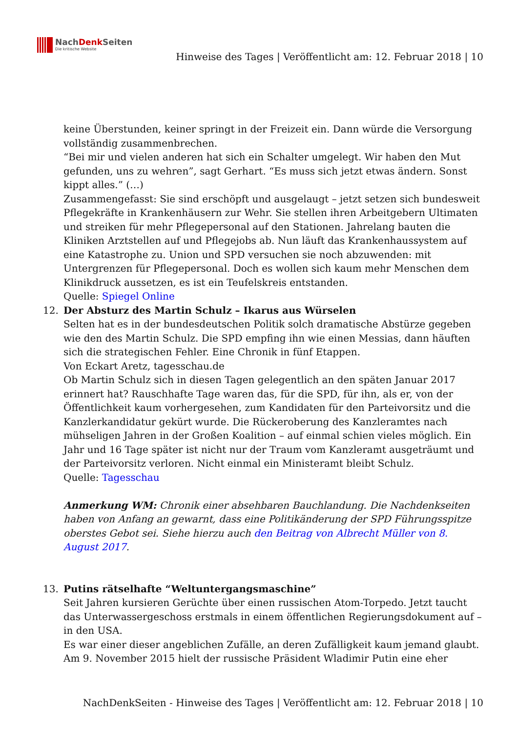NachDenk Seiten
Die kritische Website
Hinweise des Tages | Veröffentlicht am: 12. Februar 2018 | 10
keine Überstunden, keiner springt in der Freizeit ein. Dann würde die Versorgung vollständig zusammenbrechen.
“Bei mir und vielen anderen hat sich ein Schalter umgelegt. Wir haben den Mut gefunden, uns zu wehren”, sagt Gerhart. “Es muss sich jetzt etwas ändern. Sonst kippt alles.” (…)
Zusammengefasst: Sie sind erschöpft und ausgelaugt – jetzt setzen sich bundesweit Pflegekräfte in Krankenhäusern zur Wehr. Sie stellen ihren Arbeitgebern Ultimaten und streiken für mehr Pflegepersonal auf den Stationen. Jahrelang bauten die Kliniken Arztstellen auf und Pflegejobs ab. Nun läuft das Krankenhaussystem auf eine Katastrophe zu. Union und SPD versuchen sie noch abzuwenden: mit Untergrenzen für Pflegepersonal. Doch es wollen sich kaum mehr Menschen dem Klinikdruck aussetzen, es ist ein Teufelskreis entstanden.
Quelle: Spiegel Online
12. Der Absturz des Martin Schulz – Ikarus aus Würselen
Selten hat es in der bundesdeutschen Politik solch dramatische Abstürze gegeben wie den des Martin Schulz. Die SPD empfing ihn wie einen Messias, dann häuften sich die strategischen Fehler. Eine Chronik in fünf Etappen.
Von Eckart Aretz, tagesschau.de
Ob Martin Schulz sich in diesen Tagen gelegentlich an den späten Januar 2017 erinnert hat? Rauschhafte Tage waren das, für die SPD, für ihn, als er, von der Öffentlichkeit kaum vorhergesehen, zum Kandidaten für den Parteivorsitz und die Kanzlerkandidatur gekürt wurde. Die Rückeroberung des Kanzleramtes nach mühseligen Jahren in der Großen Koalition – auf einmal schien vieles möglich. Ein Jahr und 16 Tage später ist nicht nur der Traum vom Kanzleramt ausgeträumt und der Parteivorsitz verloren. Nicht einmal ein Ministeramt bleibt Schulz.
Quelle: Tagesschau
Anmerkung WM: Chronik einer absehbaren Bauchlandung. Die Nachdenkseiten haben von Anfang an gewarnt, dass eine Politikänderung der SPD Führungsspitze oberstes Gebot sei. Siehe hierzu auch den Beitrag von Albrecht Müller von 8. August 2017.
13. Putins rätselhafte “Weltuntergangsmaschine”
Seit Jahren kursieren Gerüchte über einen russischen Atom-Torpedo. Jetzt taucht das Unterwassergeschoss erstmals in einem öffentlichen Regierungsdokument auf – in den USA.
Es war einer dieser angeblichen Zufälle, an deren Zufälligkeit kaum jemand glaubt. Am 9. November 2015 hielt der russische Präsident Wladimir Putin eine eher
NachDenkSeiten - Hinweise des Tages | Veröffentlicht am: 12. Februar 2018 | 10